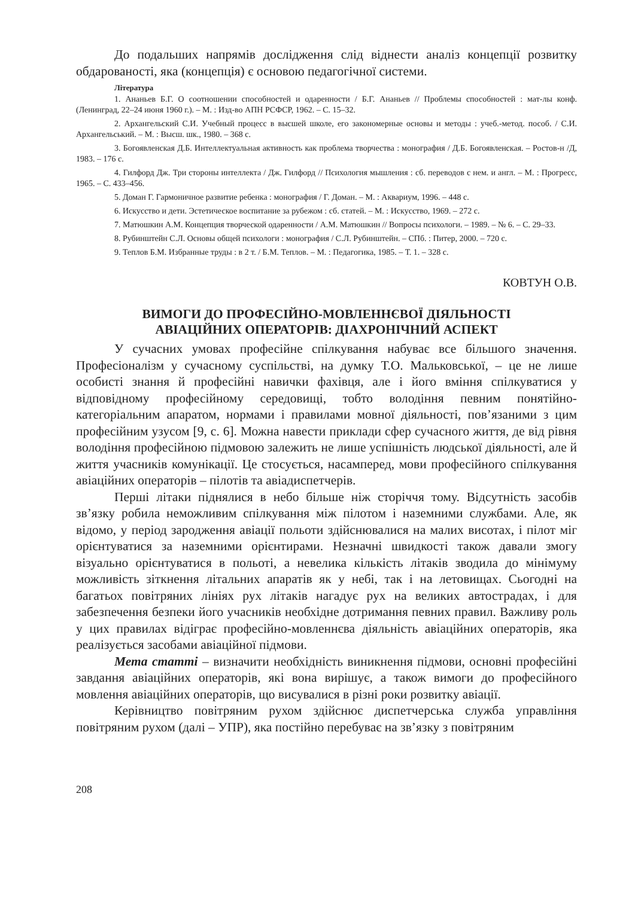До подальших напрямів дослідження слід віднести аналіз концепції розвитку обдарованості, яка (концепція) є основою педагогічної системи.
Література
1. Ананьев Б.Г. О соотношении способностей и одаренности / Б.Г. Ананьев // Проблемы способностей : мат-лы конф. (Ленинград, 22–24 июня 1960 г.). – М. : Изд-во АПН РСФСР, 1962. – С. 15–32.
2. Архангельский С.И. Учебный процесс в высшей школе, его закономерные основы и методы : учеб.-метод. пособ. / С.И. Архангельський. – М. : Высш. шк., 1980. – 368 с.
3. Богоявленская Д.Б. Интеллектуальная активность как проблема творчества : монография / Д.Б. Богоявленская. – Ростов-н /Д, 1983. – 176 с.
4. Гилфорд Дж. Три стороны интеллекта / Дж. Гилфорд // Психология мышления : сб. переводов с нем. и англ. – М. : Прогресс, 1965. – С. 433–456.
5. Доман Г. Гармоничное развитие ребенка : монография / Г. Доман. – М. : Аквариум, 1996. – 448 с.
6. Искусство и дети. Эстетическое воспитание за рубежом : сб. статей. – М. : Искусство, 1969. – 272 с.
7. Матюшкин А.М. Концепция творческой одаренности / А.М. Матюшкин // Вопросы психологи. – 1989. – № 6. – С. 29–33.
8. Рубинштейн С.Л. Основы общей психологи : монография / С.Л. Рубинштейн. – СПб. : Питер, 2000. – 720 с.
9. Теплов Б.М. Избранные труды : в 2 т. / Б.М. Теплов. – М. : Педагогика, 1985. – Т. 1. – 328 с.
КОВТУН О.В.
ВИМОГИ ДО ПРОФЕСІЙНО-МОВЛЕННЄВОЇ ДІЯЛЬНОСТІ
АВІАЦІЙНИХ ОПЕРАТОРІВ: ДІАХРОНІЧНИЙ АСПЕКТ
У сучасних умовах професійне спілкування набуває все більшого значення. Професіоналізм у сучасному суспільстві, на думку Т.О. Мальковської, – це не лише особисті знання й професійні навички фахівця, але і його вміння спілкуватися у відповідному професійному середовищі, тобто володіння певним понятійно-категоріальним апаратом, нормами і правилами мовної діяльності, пов’язаними з цим професійним узусом [9, с. 6]. Можна навести приклади сфер сучасного життя, де від рівня володіння професійною підмовою залежить не лише успішність людської діяльності, але й життя учасників комунікації. Це стосується, насамперед, мови професійного спілкування авіаційних операторів – пілотів та авіадиспетчерів.
Перші літаки піднялися в небо більше ніж сторіччя тому. Відсутність засобів зв’язку робила неможливим спілкування між пілотом і наземними службами. Але, як відомо, у період зародження авіації польоти здійснювалися на малих висотах, і пілот міг орієнтуватися за наземними орієнтирами. Незначні швидкості також давали змогу візуально орієнтуватися в польоті, а невелика кількість літаків зводила до мінімуму можливість зіткнення літальних апаратів як у небі, так і на летовищах. Сьогодні на багатьох повітряних лініях рух літаків нагадує рух на великих автострадах, і для забезпечення безпеки його учасників необхідне дотримання певних правил. Важливу роль у цих правилах відіграє професійно-мовленнєва діяльність авіаційних операторів, яка реалізується засобами авіаційної підмови.
Мета статті – визначити необхідність виникнення підмови, основні професійні завдання авіаційних операторів, які вона вирішує, а також вимоги до професійного мовлення авіаційних операторів, що висувалися в різні роки розвитку авіації.
Керівництво повітряним рухом здійснює диспетчерська служба управління повітряним рухом (далі – УПР), яка постійно перебуває на зв’язку з повітряним
208